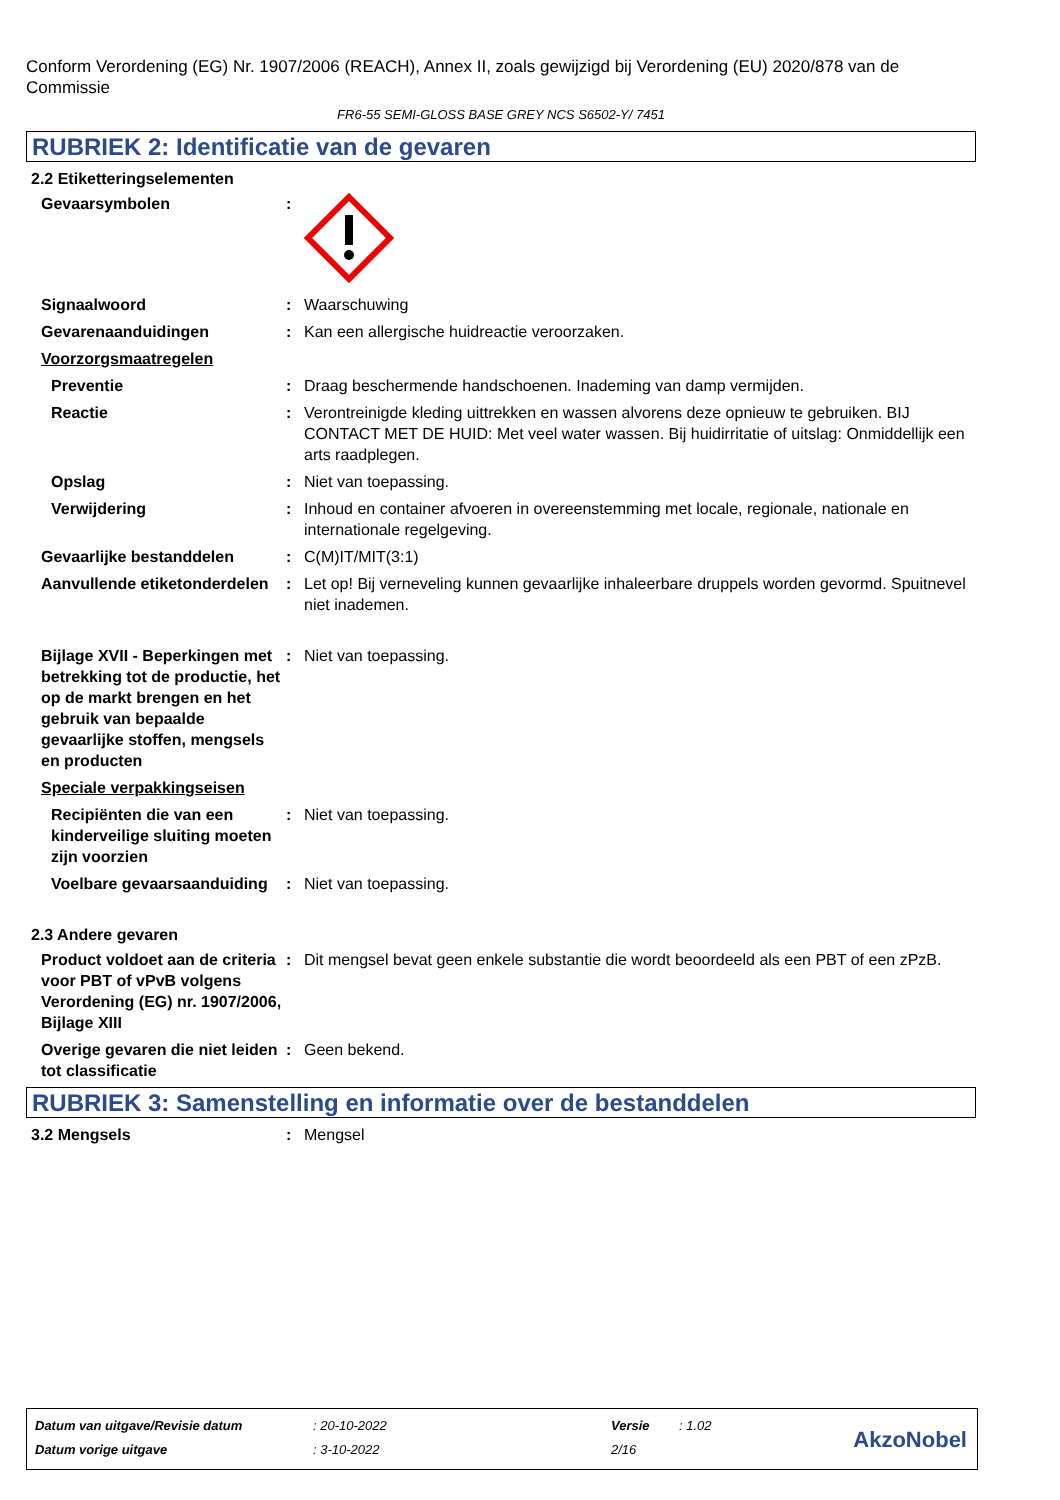Conform Verordening (EG) Nr. 1907/2006 (REACH), Annex II, zoals gewijzigd bij Verordening (EU) 2020/878 van de Commissie
FR6-55 SEMI-GLOSS BASE GREY NCS S6502-Y/ 7451
RUBRIEK 2: Identificatie van de gevaren
2.2 Etiketteringselementen
Gevaarsymbolen :
Signaalwoord : Waarschuwing
Gevarenaanduidingen : Kan een allergische huidreactie veroorzaken.
Voorzorgsmaatregelen
Preventie : Draag beschermende handschoenen. Inademing van damp vermijden.
Reactie : Verontreinigde kleding uittrekken en wassen alvorens deze opnieuw te gebruiken. BIJ CONTACT MET DE HUID: Met veel water wassen. Bij huidirritatie of uitslag: Onmiddellijk een arts raadplegen.
Opslag : Niet van toepassing.
Verwijdering : Inhoud en container afvoeren in overeenstemming met locale, regionale, nationale en internationale regelgeving.
Gevaarlijke bestanddelen : C(M)IT/MIT(3:1)
Aanvullende etiketonderdelen
: Let op! Bij verneveling kunnen gevaarlijke inhaleerbare druppels worden gevormd. Spuitnevel niet inademen.
Bijlage XVII - Beperkingen met betrekking tot de productie, het op de markt brengen en het gebruik van bepaalde gevaarlijke stoffen, mengsels en producten
: Niet van toepassing.
Speciale verpakkingseisen
Recipiënten die van een kinderveilige sluiting moeten zijn voorzien
: Niet van toepassing.
Voelbare gevaarsaanduiding
: Niet van toepassing.
2.3 Andere gevaren
Product voldoet aan de criteria voor PBT of vPvB volgens Verordening (EG) nr. 1907/2006, Bijlage XIII
: Dit mengsel bevat geen enkele substantie die wordt beoordeeld als een PBT of een zPzB.
Overige gevaren die niet leiden tot classificatie
: Geen bekend.
RUBRIEK 3: Samenstelling en informatie over de bestanddelen
3.2 Mengsels : Mengsel
| Datum van uitgave/Revisie datum | : 20-10-2022 | Versie | : 1.02 |
| Datum vorige uitgave | : 3-10-2022 | 2/16 | |
AkzoNobel